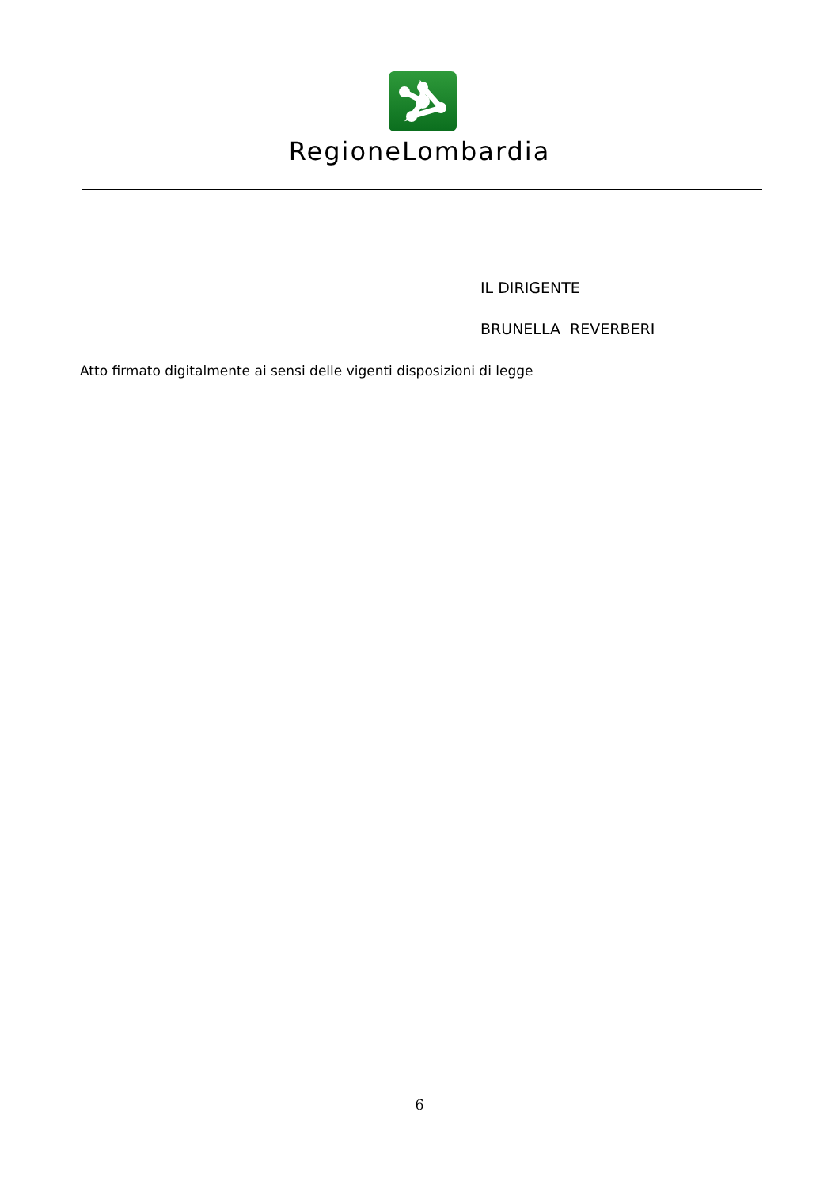RegioneLombardia
IL DIRIGENTE
BRUNELLA REVERBERI
Atto firmato digitalmente ai sensi delle vigenti disposizioni di legge
6